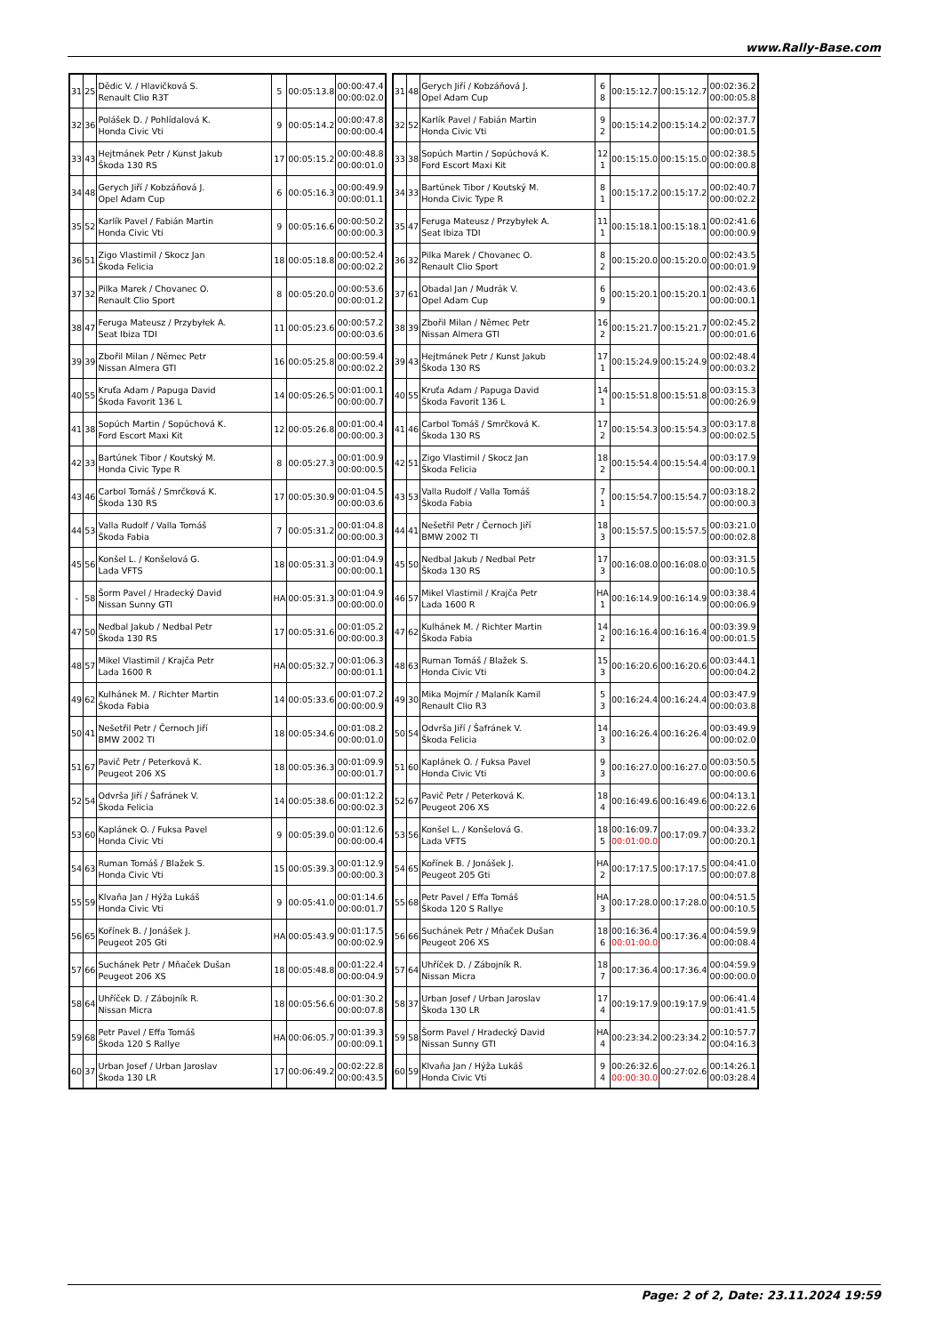www.Rally-Base.com
| 31 | 25 | Dědic V. / Hlavičková S. Renault Clio R3T | 5 | 00:05:13.8 | 00:00:47.4 00:00:02.0 |
| 32 | 36 | Polášek D. / Pohlídalová K. Honda Civic Vti | 9 | 00:05:14.2 | 00:00:47.8 00:00:00.4 |
| 33 | 43 | Hejtmánek Petr / Kunst Jakub Škoda 130 RS | 17 | 00:05:15.2 | 00:00:48.8 00:00:01.0 |
| 34 | 48 | Gerych Jiří / Kobzáňová J. Opel Adam Cup | 6 | 00:05:16.3 | 00:00:49.9 00:00:01.1 |
| 35 | 52 | Karlík Pavel / Fabián Martin Honda Civic Vti | 9 | 00:05:16.6 | 00:00:50.2 00:00:00.3 |
| 36 | 51 | Zigo Vlastimil / Skocz Jan Škoda Felicia | 18 | 00:05:18.8 | 00:00:52.4 00:00:02.2 |
| 37 | 32 | Pilka Marek / Chovanec O. Renault Clio Sport | 8 | 00:05:20.0 | 00:00:53.6 00:00:01.2 |
| 38 | 47 | Feruga Mateusz / Przybyłek A. Seat Ibiza TDI | 11 | 00:05:23.6 | 00:00:57.2 00:00:03.6 |
| 39 | 39 | Zbořil Milan / Němec Petr Nissan Almera GTI | 16 | 00:05:25.8 | 00:00:59.4 00:00:02.2 |
| 40 | 55 | Kruťa Adam / Papuga David Škoda Favorit 136 L | 14 | 00:05:26.5 | 00:01:00.1 00:00:00.7 |
| 41 | 38 | Sopúch Martin / Sopúchová K. Ford Escort Maxi Kit | 12 | 00:05:26.8 | 00:01:00.4 00:00:00.3 |
| 42 | 33 | Bartúnek Tibor / Koutský M. Honda Civic Type R | 8 | 00:05:27.3 | 00:01:00.9 00:00:00.5 |
| 43 | 46 | Carbol Tomáš / Smrčková K. Škoda 130 RS | 17 | 00:05:30.9 | 00:01:04.5 00:00:03.6 |
| 44 | 53 | Valla Rudolf / Valla Tomáš Škoda Fabia | 7 | 00:05:31.2 | 00:01:04.8 00:00:00.3 |
| 45 | 56 | Konšel L. / Konšelová G. Lada VFTS | 18 | 00:05:31.3 | 00:01:04.9 00:00:00.1 |
| - | 58 | Šorm Pavel / Hradecký David Nissan Sunny GTI | HA | 00:05:31.3 | 00:01:04.9 00:00:00.0 |
| 47 | 50 | Nedbal Jakub / Nedbal Petr Škoda 130 RS | 17 | 00:05:31.6 | 00:01:05.2 00:00:00.3 |
| 48 | 57 | Mikel Vlastimil / Krajča Petr Lada 1600 R | HA | 00:05:32.7 | 00:01:06.3 00:00:01.1 |
| 49 | 62 | Kulhánek M. / Richter Martin Škoda Fabia | 14 | 00:05:33.6 | 00:01:07.2 00:00:00.9 |
| 50 | 41 | Nešetřil Petr / Černoch Jiří BMW 2002 TI | 18 | 00:05:34.6 | 00:01:08.2 00:00:01.0 |
| 51 | 67 | Pavič Petr / Peterková K. Peugeot 206 XS | 18 | 00:05:36.3 | 00:01:09.9 00:00:01.7 |
| 52 | 54 | Odvrša Jiří / Šafránek V. Škoda Felicia | 14 | 00:05:38.6 | 00:01:12.2 00:00:02.3 |
| 53 | 60 | Kaplánek O. / Fuksa Pavel Honda Civic Vti | 9 | 00:05:39.0 | 00:01:12.6 00:00:00.4 |
| 54 | 63 | Ruman Tomáš / Blažek S. Honda Civic Vti | 15 | 00:05:39.3 | 00:01:12.9 00:00:00.3 |
| 55 | 59 | Klvaňa Jan / Hýža Lukáš Honda Civic Vti | 9 | 00:05:41.0 | 00:01:14.6 00:00:01.7 |
| 56 | 65 | Kořínek B. / Jonášek J. Peugeot 205 Gti | HA | 00:05:43.9 | 00:01:17.5 00:00:02.9 |
| 57 | 66 | Suchánek Petr / Mňaček Dušan Peugeot 206 XS | 18 | 00:05:48.8 | 00:01:22.4 00:00:04.9 |
| 58 | 64 | Uhříček D. / Zábojník R. Nissan Micra | 18 | 00:05:56.6 | 00:01:30.2 00:00:07.8 |
| 59 | 68 | Petr Pavel / Effa Tomáš Škoda 120 S Rallye | HA | 00:06:05.7 | 00:01:39.3 00:00:09.1 |
| 60 | 37 | Urban Josef / Urban Jaroslav Škoda 130 LR | 17 | 00:06:49.2 | 00:02:22.8 00:00:43.5 |
| 31 | 48 | Gerych Jiří / Kobzáňová J. Opel Adam Cup | 6 8 | 00:15:12.7 | 00:15:12.7 | 00:02:36.2 00:00:05.8 |
| 32 | 52 | Karlík Pavel / Fabián Martin Honda Civic Vti | 9 2 | 00:15:14.2 | 00:15:14.2 | 00:02:37.7 00:00:01.5 |
| 33 | 38 | Sopúch Martin / Sopúchová K. Ford Escort Maxi Kit | 12 1 | 00:15:15.0 | 00:15:15.0 | 00:02:38.5 00:00:00.8 |
| 34 | 33 | Bartúnek Tibor / Koutský M. Honda Civic Type R | 8 1 | 00:15:17.2 | 00:15:17.2 | 00:02:40.7 00:00:02.2 |
| 35 | 47 | Feruga Mateusz / Przybyłek A. Seat Ibiza TDI | 11 1 | 00:15:18.1 | 00:15:18.1 | 00:02:41.6 00:00:00.9 |
| 36 | 32 | Pilka Marek / Chovanec O. Renault Clio Sport | 8 2 | 00:15:20.0 | 00:15:20.0 | 00:02:43.5 00:00:01.9 |
| 37 | 61 | Obadal Jan / Mudrák V. Opel Adam Cup | 6 9 | 00:15:20.1 | 00:15:20.1 | 00:02:43.6 00:00:00.1 |
| 38 | 39 | Zbořil Milan / Němec Petr Nissan Almera GTI | 16 2 | 00:15:21.7 | 00:15:21.7 | 00:02:45.2 00:00:01.6 |
| 39 | 43 | Hejtmánek Petr / Kunst Jakub Škoda 130 RS | 17 1 | 00:15:24.9 | 00:15:24.9 | 00:02:48.4 00:00:03.2 |
| 40 | 55 | Kruťa Adam / Papuga David Škoda Favorit 136 L | 14 1 | 00:15:51.8 | 00:15:51.8 | 00:03:15.3 00:00:26.9 |
| 41 | 46 | Carbol Tomáš / Smrčková K. Škoda 130 RS | 17 2 | 00:15:54.3 | 00:15:54.3 | 00:03:17.8 00:00:02.5 |
| 42 | 51 | Zigo Vlastimil / Skocz Jan Škoda Felicia | 18 2 | 00:15:54.4 | 00:15:54.4 | 00:03:17.9 00:00:00.1 |
| 43 | 53 | Valla Rudolf / Valla Tomáš Škoda Fabia | 7 1 | 00:15:54.7 | 00:15:54.7 | 00:03:18.2 00:00:00.3 |
| 44 | 41 | Nešetřil Petr / Černoch Jiří BMW 2002 TI | 18 3 | 00:15:57.5 | 00:15:57.5 | 00:03:21.0 00:00:02.8 |
| 45 | 50 | Nedbal Jakub / Nedbal Petr Škoda 130 RS | 17 3 | 00:16:08.0 | 00:16:08.0 | 00:03:31.5 00:00:10.5 |
| 46 | 57 | Mikel Vlastimil / Krajča Petr Lada 1600 R | HA 1 | 00:16:14.9 | 00:16:14.9 | 00:03:38.4 00:00:06.9 |
| 47 | 62 | Kulhánek M. / Richter Martin Škoda Fabia | 14 2 | 00:16:16.4 | 00:16:16.4 | 00:03:39.9 00:00:01.5 |
| 48 | 63 | Ruman Tomáš / Blažek S. Honda Civic Vti | 15 3 | 00:16:20.6 | 00:16:20.6 | 00:03:44.1 00:00:04.2 |
| 49 | 30 | Mika Mojmír / Malaník Kamil Renault Clio R3 | 5 3 | 00:16:24.4 | 00:16:24.4 | 00:03:47.9 00:00:03.8 |
| 50 | 54 | Odvrša Jiří / Šafránek V. Škoda Felicia | 14 3 | 00:16:26.4 | 00:16:26.4 | 00:03:49.9 00:00:02.0 |
| 51 | 60 | Kaplánek O. / Fuksa Pavel Honda Civic Vti | 9 3 | 00:16:27.0 | 00:16:27.0 | 00:03:50.5 00:00:00.6 |
| 52 | 67 | Pavič Petr / Peterková K. Peugeot 206 XS | 18 4 | 00:16:49.6 | 00:16:49.6 | 00:04:13.1 00:00:22.6 |
| 53 | 56 | Konšel L. / Konšelová G. Lada VFTS | 18 5 | 00:16:09.7 00:01:00.0 | 00:17:09.7 | 00:04:33.2 00:00:20.1 |
| 54 | 65 | Kořínek B. / Jonášek J. Peugeot 205 Gti | HA 2 | 00:17:17.5 | 00:17:17.5 | 00:04:41.0 00:00:07.8 |
| 55 | 68 | Petr Pavel / Effa Tomáš Škoda 120 S Rallye | HA 3 | 00:17:28.0 | 00:17:28.0 | 00:04:51.5 00:00:10.5 |
| 56 | 66 | Suchánek Petr / Mňaček Dušan Peugeot 206 XS | 18 6 | 00:16:36.4 00:01:00.0 | 00:17:36.4 | 00:04:59.9 00:00:08.4 |
| 57 | 64 | Uhříček D. / Zábojník R. Nissan Micra | 18 7 | 00:17:36.4 | 00:17:36.4 | 00:04:59.9 00:00:00.0 |
| 58 | 37 | Urban Josef / Urban Jaroslav Škoda 130 LR | 17 4 | 00:19:17.9 | 00:19:17.9 | 00:06:41.4 00:01:41.5 |
| 59 | 58 | Šorm Pavel / Hradecký David Nissan Sunny GTI | HA 4 | 00:23:34.2 | 00:23:34.2 | 00:10:57.7 00:04:16.3 |
| 60 | 59 | Klvaňa Jan / Hýža Lukáš Honda Civic Vti | 9 4 | 00:26:32.6 00:00:30.0 | 00:27:02.6 | 00:14:26.1 00:03:28.4 |
Page: 2 of 2, Date: 23.11.2024 19:59